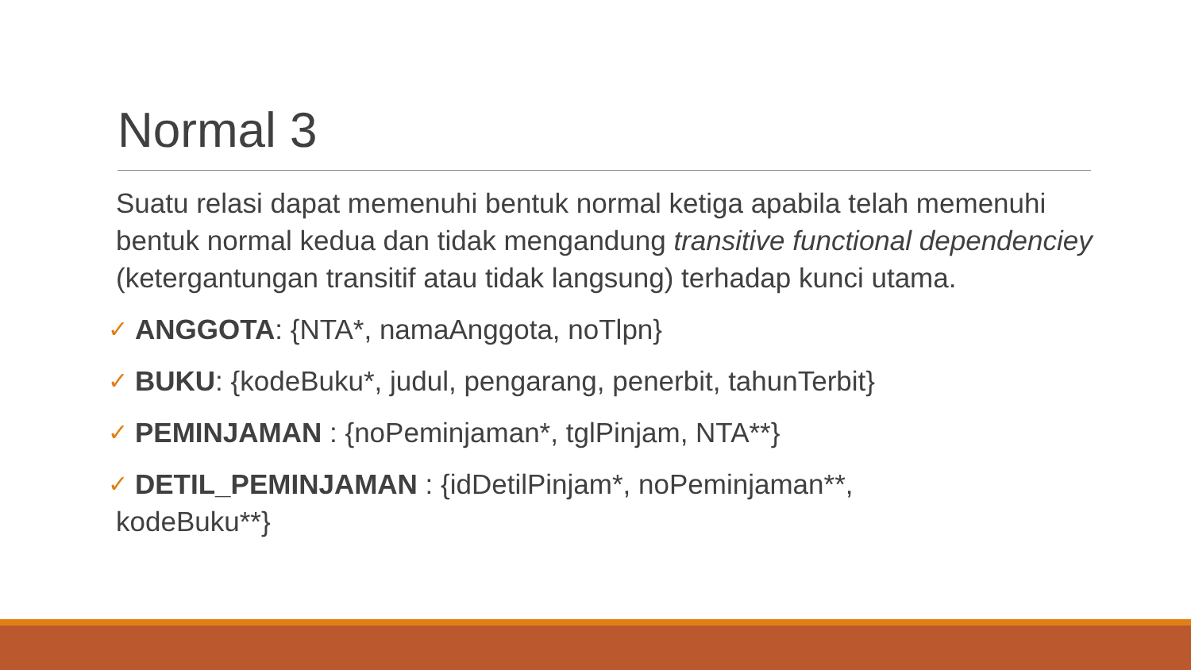Normal 3
Suatu relasi dapat memenuhi bentuk normal ketiga apabila telah memenuhi bentuk normal kedua dan tidak mengandung transitive functional dependenciey (ketergantungan transitif atau tidak langsung) terhadap kunci utama.
✓ ANGGOTA: {NTA*, namaAnggota, noTlpn}
✓ BUKU: {kodeBuku*, judul, pengarang, penerbit, tahunTerbit}
✓ PEMINJAMAN : {noPeminjaman*, tglPinjam, NTA**}
✓ DETIL_PEMINJAMAN : {idDetilPinjam*, noPeminjaman**,
kodeBuku**}